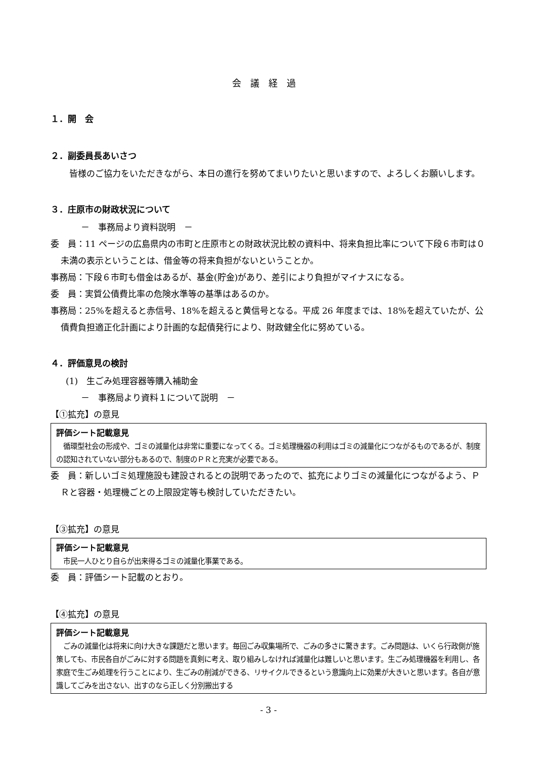会議経過
１．開　会
２．副委員長あいさつ
皆様のご協力をいただきながら、本日の進行を努めてまいりたいと思いますので、よろしくお願いします。
３．庄原市の財政状況について
－　事務局より資料説明　－
委　員：11 ページの広島県内の市町と庄原市との財政状況比較の資料中、将来負担比率について下段６市町は０未満の表示ということは、借金等の将来負担がないということか。
事務局：下段６市町も借金はあるが、基金(貯金)があり、差引により負担がマイナスになる。
委　員：実質公債費比率の危険水準等の基準はあるのか。
事務局：25%を超えると赤信号、18%を超えると黄信号となる。平成 26 年度までは、18%を超えていたが、公債費負担適正化計画により計画的な起債発行により、財政健全化に努めている。
４．評価意見の検討
(1)　生ごみ処理容器等購入補助金
－　事務局より資料１について説明　－
【①拡充】の意見
評価シート記載意見
　循環型社会の形成や、ゴミの減量化は非常に重要になってくる。ゴミ処理機器の利用はゴミの減量化につながるものであるが、制度の認知されていない部分もあるので、制度のＰＲと充実が必要である。
委　員：新しいゴミ処理施設も建設されるとの説明であったので、拡充によりゴミの減量化につながるよう、ＰＲと容器・処理機ごとの上限設定等も検討していただきたい。
【③拡充】の意見
評価シート記載意見
　市民一人ひとり自らが出来得るゴミの減量化事業である。
委　員：評価シート記載のとおり。
【④拡充】の意見
評価シート記載意見
　ごみの減量化は将来に向け大きな課題だと思います。毎回ごみ収集場所で、ごみの多さに驚きます。ごみ問題は、いくら行政側が施策しても、市民各自がごみに対する問題を真剣に考え、取り組みしなければ減量化は難しいと思います。生ごみ処理機器を利用し、各家庭で生ごみ処理を行うことにより、生ごみの削減ができる、リサイクルできるという意識向上に効果が大きいと思います。各自が意識してごみを出さない、出すのなら正しく分別搬出する
- 3 -